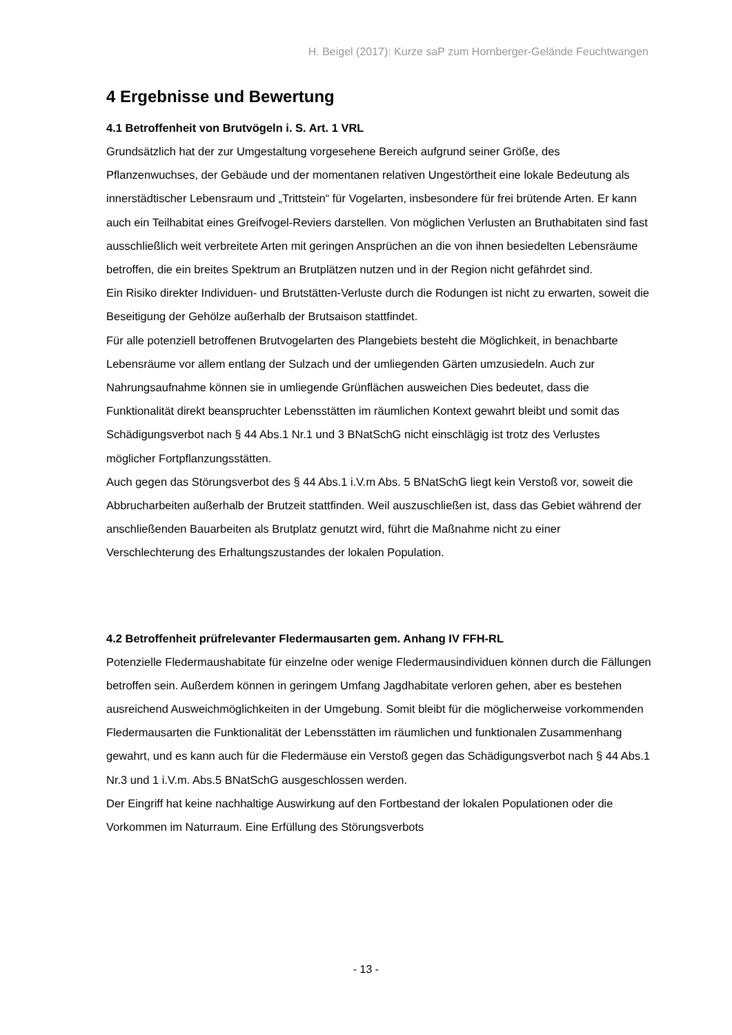H. Beigel (2017): Kurze saP zum Hornberger-Gelände Feuchtwangen
4 Ergebnisse und Bewertung
4.1 Betroffenheit von Brutvögeln i. S. Art. 1 VRL
Grundsätzlich hat der zur Umgestaltung vorgesehene Bereich aufgrund seiner Größe, des Pflanzenwuchses, der Gebäude und der momentanen relativen Ungestörtheit eine lokale Bedeutung als innerstädtischer Lebensraum und „Trittstein“ für Vogelarten, insbesondere für frei brütende Arten. Er kann auch ein Teilhabitat eines Greifvogel-Reviers darstellen. Von möglichen Verlusten an Bruthabitaten sind fast ausschließlich weit verbreitete Arten mit geringen Ansprüchen an die von ihnen besiedelten Lebensräume betroffen, die ein breites Spektrum an Brutplätzen nutzen und in der Region nicht gefährdet sind.
Ein Risiko direkter Individuen- und Brutstätten-Verluste durch die Rodungen ist nicht zu erwarten, soweit die Beseitigung der Gehölze außerhalb der Brutsaison stattfindet.
Für alle potenziell betroffenen Brutvogelarten des Plangebiets besteht die Möglichkeit, in benachbarte Lebensräume vor allem entlang der Sulzach und der umliegenden Gärten umzusiedeln. Auch zur Nahrungsaufnahme können sie in umliegende Grünflächen ausweichen Dies bedeutet, dass die Funktionalität direkt beanspruchter Lebensstätten im räumlichen Kontext gewahrt bleibt und somit das Schädigungsverbot nach § 44 Abs.1 Nr.1 und 3 BNatSchG nicht einschlägig ist trotz des Verlustes möglicher Fortpflanzungsstätten.
Auch gegen das Störungsverbot des § 44 Abs.1 i.V.m Abs. 5 BNatSchG liegt kein Verstoß vor, soweit die Abbrucharbeiten außerhalb der Brutzeit stattfinden. Weil auszuschließen ist, dass das Gebiet während der anschließenden Bauarbeiten als Brutplatz genutzt wird, führt die Maßnahme nicht zu einer Verschlechterung des Erhaltungszustandes der lokalen Population.
4.2 Betroffenheit prüfrelevanter Fledermausarten gem. Anhang IV FFH-RL
Potenzielle Fledermaushabitate für einzelne oder wenige Fledermausindividuen können durch die Fällungen betroffen sein. Außerdem können in geringem Umfang Jagdhabitate verloren gehen, aber es bestehen ausreichend Ausweichmöglichkeiten in der Umgebung. Somit bleibt für die möglicherweise vorkommenden Fledermausarten die Funktionalität der Lebensstätten im räumlichen und funktionalen Zusammenhang gewahrt, und es kann auch für die Fledermäuse ein Verstoß gegen das Schädigungsverbot nach § 44 Abs.1 Nr.3 und 1 i.V.m. Abs.5 BNatSchG ausgeschlossen werden.
Der Eingriff hat keine nachhaltige Auswirkung auf den Fortbestand der lokalen Populationen oder die Vorkommen im Naturraum. Eine Erfüllung des Störungsverbots
- 13 -